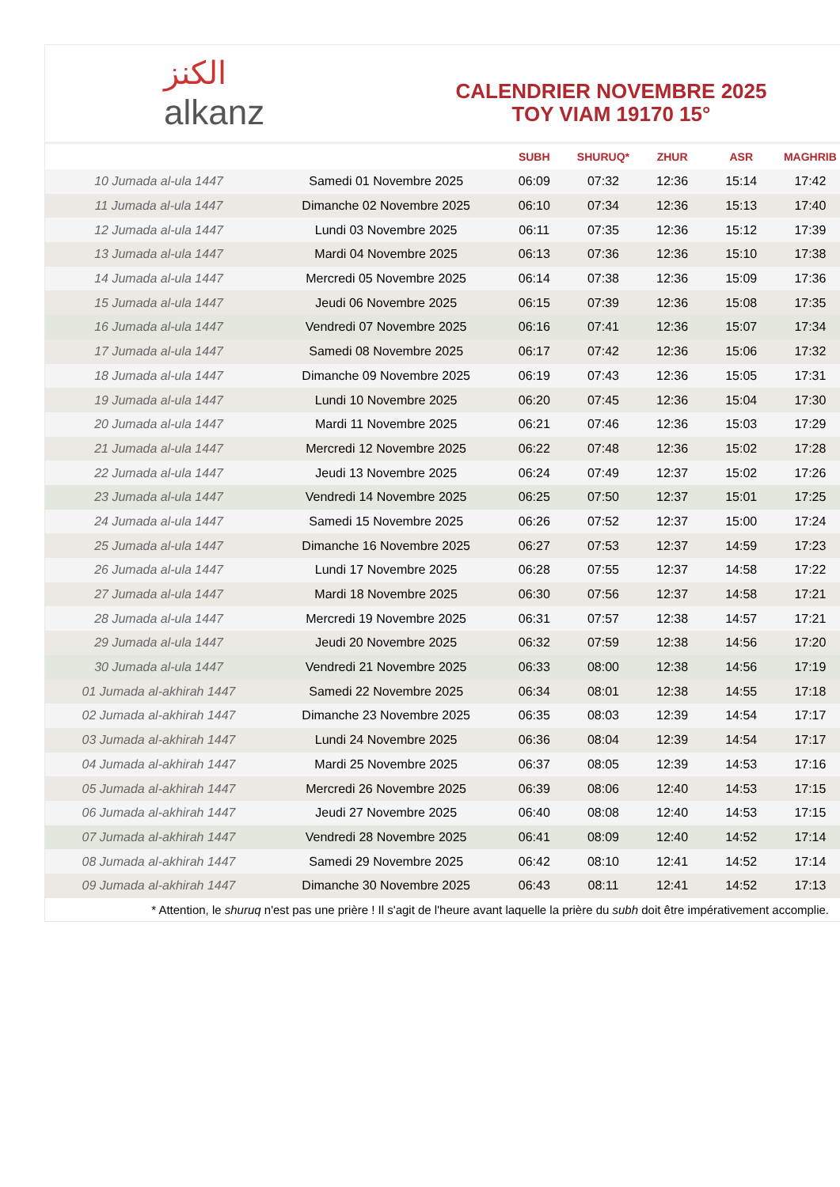الكنز
alkanz
CALENDRIER NOVEMBRE 2025
TOY VIAM 19170 15°
| | | SUBH | SHURUQ* | ZHUR | ASR | MAGHRIB |
| --- | --- | --- | --- | --- | --- | --- |
| 10 Jumada al-ula 1447 | Samedi 01 Novembre 2025 | 06:09 | 07:32 | 12:36 | 15:14 | 17:42 |
| 11 Jumada al-ula 1447 | Dimanche 02 Novembre 2025 | 06:10 | 07:34 | 12:36 | 15:13 | 17:40 |
| 12 Jumada al-ula 1447 | Lundi 03 Novembre 2025 | 06:11 | 07:35 | 12:36 | 15:12 | 17:39 |
| 13 Jumada al-ula 1447 | Mardi 04 Novembre 2025 | 06:13 | 07:36 | 12:36 | 15:10 | 17:38 |
| 14 Jumada al-ula 1447 | Mercredi 05 Novembre 2025 | 06:14 | 07:38 | 12:36 | 15:09 | 17:36 |
| 15 Jumada al-ula 1447 | Jeudi 06 Novembre 2025 | 06:15 | 07:39 | 12:36 | 15:08 | 17:35 |
| 16 Jumada al-ula 1447 | Vendredi 07 Novembre 2025 | 06:16 | 07:41 | 12:36 | 15:07 | 17:34 |
| 17 Jumada al-ula 1447 | Samedi 08 Novembre 2025 | 06:17 | 07:42 | 12:36 | 15:06 | 17:32 |
| 18 Jumada al-ula 1447 | Dimanche 09 Novembre 2025 | 06:19 | 07:43 | 12:36 | 15:05 | 17:31 |
| 19 Jumada al-ula 1447 | Lundi 10 Novembre 2025 | 06:20 | 07:45 | 12:36 | 15:04 | 17:30 |
| 20 Jumada al-ula 1447 | Mardi 11 Novembre 2025 | 06:21 | 07:46 | 12:36 | 15:03 | 17:29 |
| 21 Jumada al-ula 1447 | Mercredi 12 Novembre 2025 | 06:22 | 07:48 | 12:36 | 15:02 | 17:28 |
| 22 Jumada al-ula 1447 | Jeudi 13 Novembre 2025 | 06:24 | 07:49 | 12:37 | 15:02 | 17:26 |
| 23 Jumada al-ula 1447 | Vendredi 14 Novembre 2025 | 06:25 | 07:50 | 12:37 | 15:01 | 17:25 |
| 24 Jumada al-ula 1447 | Samedi 15 Novembre 2025 | 06:26 | 07:52 | 12:37 | 15:00 | 17:24 |
| 25 Jumada al-ula 1447 | Dimanche 16 Novembre 2025 | 06:27 | 07:53 | 12:37 | 14:59 | 17:23 |
| 26 Jumada al-ula 1447 | Lundi 17 Novembre 2025 | 06:28 | 07:55 | 12:37 | 14:58 | 17:22 |
| 27 Jumada al-ula 1447 | Mardi 18 Novembre 2025 | 06:30 | 07:56 | 12:37 | 14:58 | 17:21 |
| 28 Jumada al-ula 1447 | Mercredi 19 Novembre 2025 | 06:31 | 07:57 | 12:38 | 14:57 | 17:21 |
| 29 Jumada al-ula 1447 | Jeudi 20 Novembre 2025 | 06:32 | 07:59 | 12:38 | 14:56 | 17:20 |
| 30 Jumada al-ula 1447 | Vendredi 21 Novembre 2025 | 06:33 | 08:00 | 12:38 | 14:56 | 17:19 |
| 01 Jumada al-akhirah 1447 | Samedi 22 Novembre 2025 | 06:34 | 08:01 | 12:38 | 14:55 | 17:18 |
| 02 Jumada al-akhirah 1447 | Dimanche 23 Novembre 2025 | 06:35 | 08:03 | 12:39 | 14:54 | 17:17 |
| 03 Jumada al-akhirah 1447 | Lundi 24 Novembre 2025 | 06:36 | 08:04 | 12:39 | 14:54 | 17:17 |
| 04 Jumada al-akhirah 1447 | Mardi 25 Novembre 2025 | 06:37 | 08:05 | 12:39 | 14:53 | 17:16 |
| 05 Jumada al-akhirah 1447 | Mercredi 26 Novembre 2025 | 06:39 | 08:06 | 12:40 | 14:53 | 17:15 |
| 06 Jumada al-akhirah 1447 | Jeudi 27 Novembre 2025 | 06:40 | 08:08 | 12:40 | 14:53 | 17:15 |
| 07 Jumada al-akhirah 1447 | Vendredi 28 Novembre 2025 | 06:41 | 08:09 | 12:40 | 14:52 | 17:14 |
| 08 Jumada al-akhirah 1447 | Samedi 29 Novembre 2025 | 06:42 | 08:10 | 12:41 | 14:52 | 17:14 |
| 09 Jumada al-akhirah 1447 | Dimanche 30 Novembre 2025 | 06:43 | 08:11 | 12:41 | 14:52 | 17:13 |
* Attention, le shuruq n'est pas une prière ! Il s'agit de l'heure avant laquelle la prière du subh doit être impérativement accomplie.